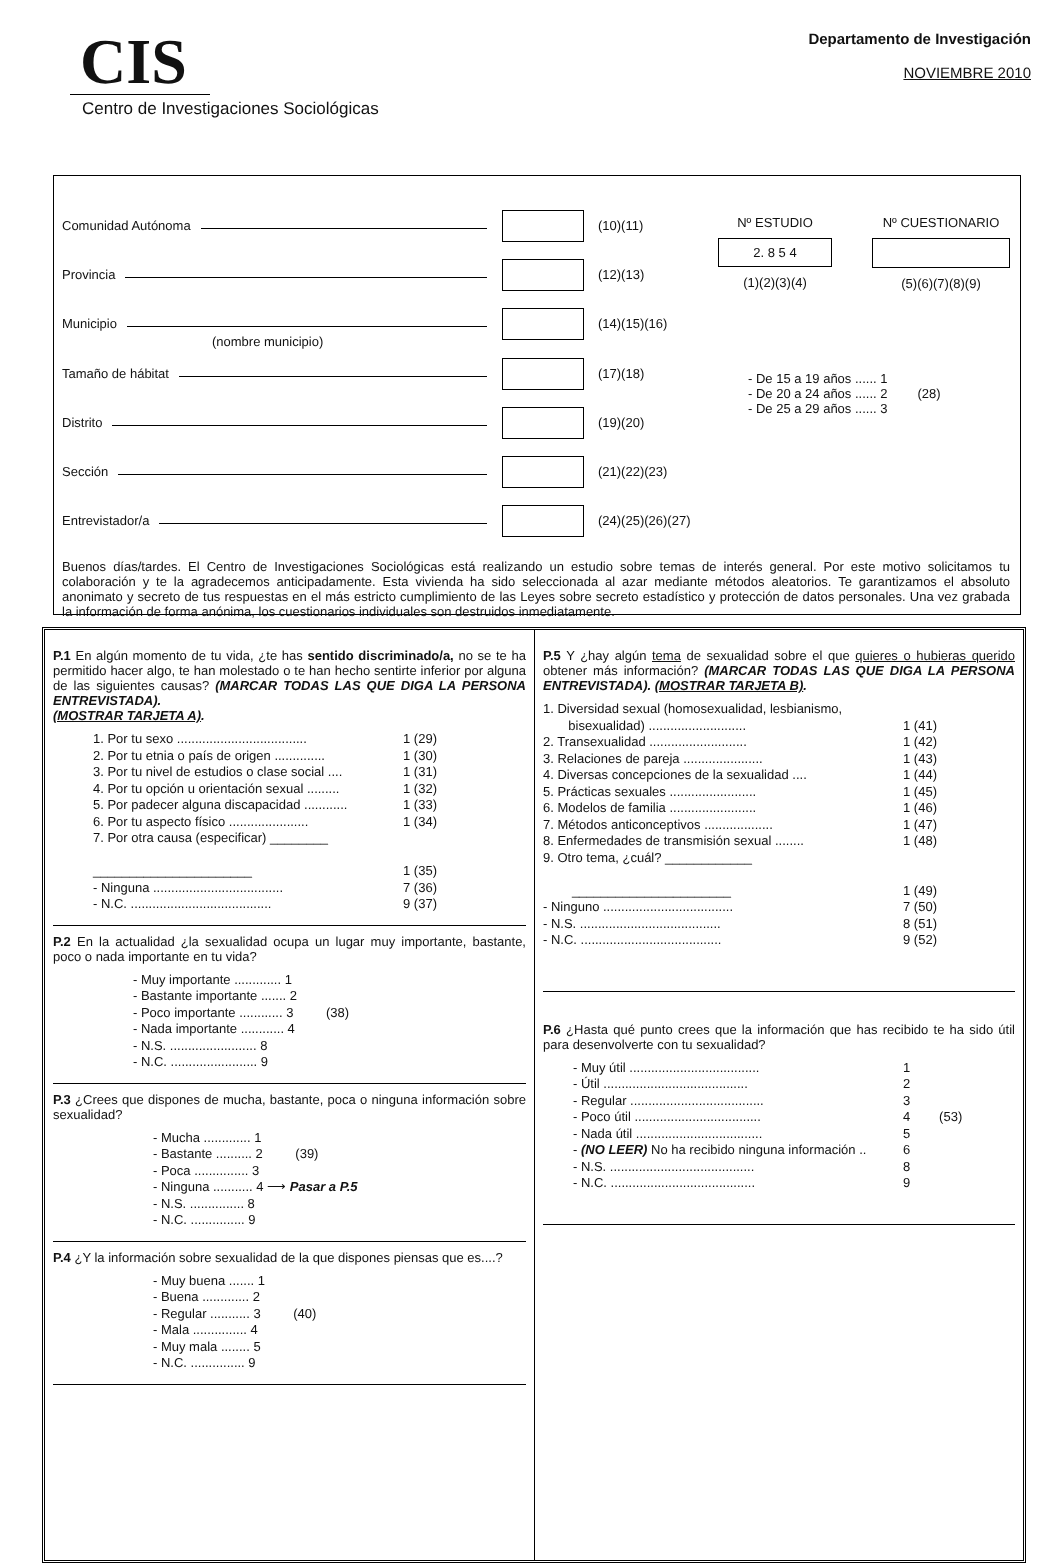CIS
Centro de Investigaciones Sociológicas
Departamento de Investigación
NOVIEMBRE 2010
Comunidad Autónoma (10)(11)
Provincia (12)(13)
Municipio (14)(15)(16)
(nombre municipio)
Tamaño de hábitat (17)(18)
Distrito (19)(20)
Sección (21)(22)(23)
Entrevistador/a
(24)(25)(26)(27)
Nº ESTUDIO
2. 8 5 4
(1)(2)(3)(4)
Nº CUESTIONARIO
(5)(6)(7)(8)(9)
- De 15 a 19 años ...... 1
- De 20 a 24 años ...... 2
- De 25 a 29 años ...... 3
(28)
Buenos días/tardes. El Centro de Investigaciones Sociológicas está realizando un estudio sobre temas de interés general. Por este motivo solicitamos tu colaboración y te la agradecemos anticipadamente. Esta vivienda ha sido seleccionada al azar mediante métodos aleatorios. Te garantizamos el absoluto anonimato y secreto de tus respuestas en el más estricto cumplimiento de las Leyes sobre secreto estadístico y protección de datos personales. Una vez grabada la información de forma anónima, los cuestionarios individuales son destruidos inmediatamente.
P.1 En algún momento de tu vida, ¿te has sentido discriminado/a, no se te ha permitido hacer algo, te han molestado o te han hecho sentirte inferior por alguna de las siguientes causas? (MARCAR TODAS LAS QUE DIGA LA PERSONA ENTREVISTADA).
(MOSTRAR TARJETA A).
1. Por tu sexo .................................... 1 (29)
2. Por tu etnia o país de origen .............. 1 (30)
3. Por tu nivel de estudios o clase social .... 1 (31)
4. Por tu opción u orientación sexual ......... 1 (32)
5. Por padecer alguna discapacidad ............ 1 (33)
6. Por tu aspecto físico ...................... 1 (34)
7. Por otra causa (especificar) ________
______________________ 1 (35)
- Ninguna .................................... 7 (36)
- N.C. ....................................... 9 (37)
P.2 En la actualidad ¿la sexualidad ocupa un lugar muy importante, bastante, poco o nada importante en tu vida?
- Muy importante ............. 1
- Bastante importante ....... 2
- Poco importante ............ 3 (38)
- Nada importante ............ 4
- N.S. ........................ 8
- N.C. ........................ 9
P.3 ¿Crees que dispones de mucha, bastante, poca o ninguna información sobre sexualidad?
- Mucha ............. 1
- Bastante .......... 2 (39)
- Poca ............... 3
- Ninguna ........... 4 ⟶ Pasar a P.5
- N.S. ............... 8
- N.C. ............... 9
P.4 ¿Y la información sobre sexualidad de la que dispones piensas que es....?
- Muy buena ....... 1
- Buena ............. 2
- Regular ........... 3 (40)
- Mala ............... 4
- Muy mala ........ 5
- N.C. ............... 9
P.5 Y ¿hay algún tema de sexualidad sobre el que quieres o hubieras querido obtener más información? (MARCAR TODAS LAS QUE DIGA LA PERSONA ENTREVISTADA). (MOSTRAR TARJETA B).
1. Diversidad sexual (homosexualidad, lesbianismo,
bisexualidad) ........................... 1 (41)
2. Transexualidad ........................... 1 (42)
3. Relaciones de pareja ...................... 1 (43)
4. Diversas concepciones de la sexualidad .... 1 (44)
5. Prácticas sexuales ........................ 1 (45)
6. Modelos de familia ........................ 1 (46)
7. Métodos anticonceptivos ................... 1 (47)
8. Enfermedades de transmisión sexual ........ 1 (48)
9. Otro tema, ¿cuál? ____________
______________________ 1 (49)
- Ninguno .................................... 7 (50)
- N.S. ....................................... 8 (51)
- N.C. ....................................... 9 (52)
P.6 ¿Hasta qué punto crees que la información que has recibido te ha sido útil para desenvolverte con tu sexualidad?
- Muy útil .................................... 1
- Útil ........................................ 2
- Regular ..................................... 3
- Poco útil ................................... 4 (53)
- Nada útil ................................... 5
- (NO LEER) No ha recibido ninguna información .. 6
- N.S. ........................................ 8
- N.C. ........................................ 9